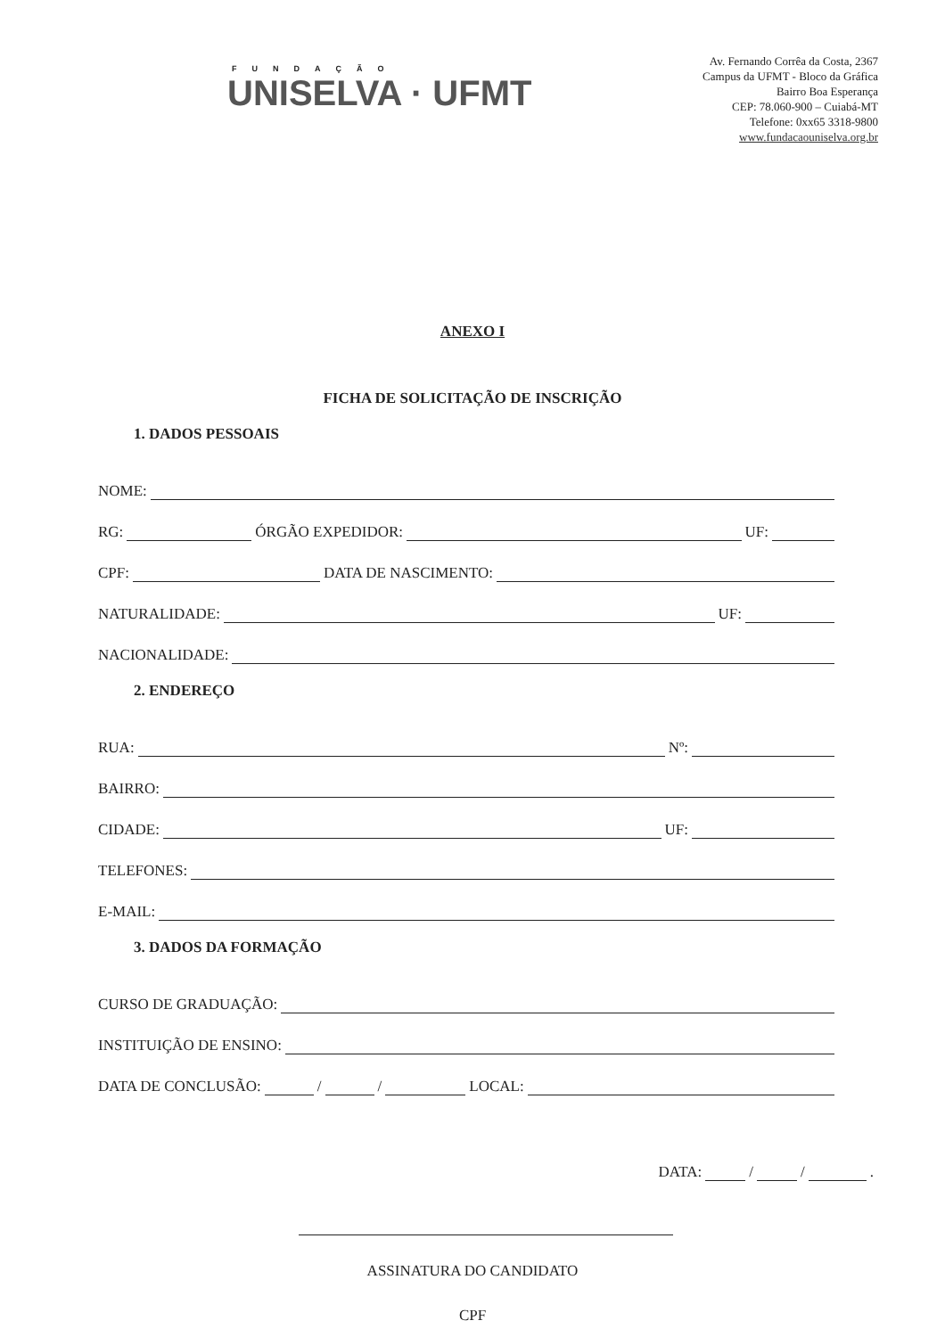FUNDAÇÃO
UNISELVA · UFMT
Av. Fernando Corrêa da Costa, 2367
Campus da UFMT - Bloco da Gráfica
Bairro Boa Esperança
CEP: 78.060-900 – Cuiabá-MT
Telefone: 0xx65 3318-9800
www.fundacaouniselva.org.br
ANEXO I
FICHA DE SOLICITAÇÃO DE INSCRIÇÃO
1. DADOS PESSOAIS
NOME:
RG: ÓRGÃO EXPEDIDOR: UF:
CPF: DATA DE NASCIMENTO:
NATURALIDADE: UF:
NACIONALIDADE:
2. ENDEREÇO
RUA: Nº:
BAIRRO:
CIDADE: UF:
TELEFONES:
E-MAIL:
3. DADOS DA FORMAÇÃO
CURSO DE GRADUAÇÃO:
INSTITUIÇÃO DE ENSINO:
DATA DE CONCLUSÃO: / / LOCAL:
DATA: / / .
ASSINATURA DO CANDIDATO
CPF